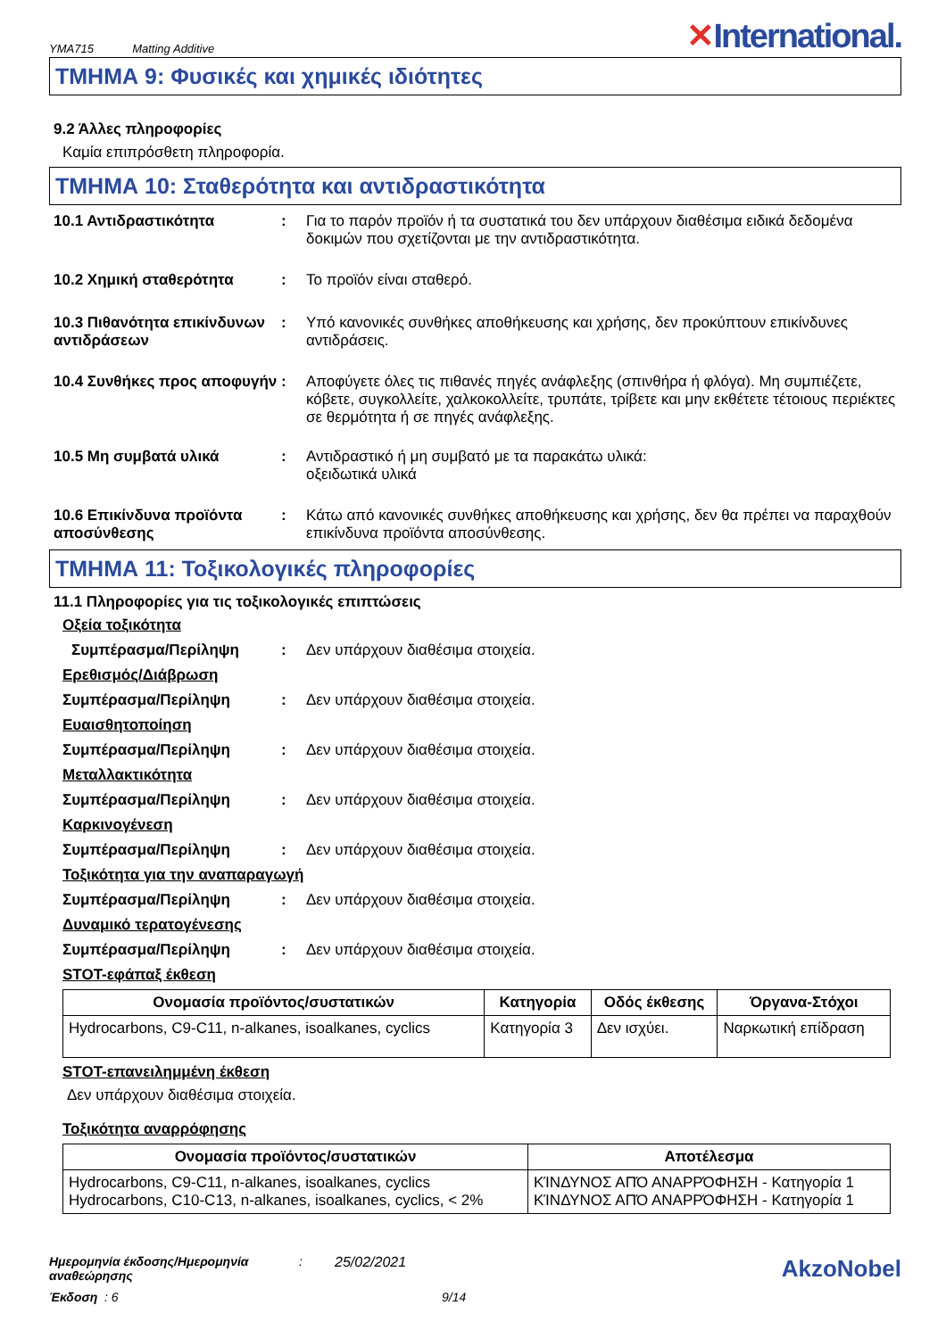YMA715 Matting Additive
✕International.
ΤΜΗΜΑ 9: Φυσικές και χημικές ιδιότητες
9.2 Άλλες πληροφορίες
Καμία επιπρόσθετη πληροφορία.
ΤΜΗΜΑ 10: Σταθερότητα και αντιδραστικότητα
10.1 Αντιδραστικότητα : Για το παρόν προϊόν ή τα συστατικά του δεν υπάρχουν διαθέσιμα ειδικά δεδομένα δοκιμών που σχετίζονται με την αντιδραστικότητα.
10.2 Χημική σταθερότητα : Το προϊόν είναι σταθερό.
10.3 Πιθανότητα επικίνδυνων αντιδράσεων
: Υπό κανονικές συνθήκες αποθήκευσης και χρήσης, δεν προκύπτουν επικίνδυνες αντιδράσεις.
10.4 Συνθήκες προς αποφυγήν
: Αποφύγετε όλες τις πιθανές πηγές ανάφλεξης (σπινθήρα ή φλόγα). Μη συμπιέζετε, κόβετε, συγκολλείτε, χαλκοκολλείτε, τρυπάτε, τρίβετε και μην εκθέτετε τέτοιους περιέκτες σε θερμότητα ή σε πηγές ανάφλεξης.
10.5 Μη συμβατά υλικά : Αντιδραστικό ή μη συμβατό με τα παρακάτω υλικά:
οξειδωτικά υλικά
10.6 Επικίνδυνα προϊόντα αποσύνθεσης
: Κάτω από κανονικές συνθήκες αποθήκευσης και χρήσης, δεν θα πρέπει να παραχθούν επικίνδυνα προϊόντα αποσύνθεσης.
ΤΜΗΜΑ 11: Τοξικολογικές πληροφορίες
11.1 Πληροφορίες για τις τοξικολογικές επιπτώσεις
Οξεία τοξικότητα
Συμπέρασμα/Περίληψη : Δεν υπάρχουν διαθέσιμα στοιχεία.
Ερεθισμός/Διάβρωση
Συμπέρασμα/Περίληψη : Δεν υπάρχουν διαθέσιμα στοιχεία.
Ευαισθητοποίηση
Συμπέρασμα/Περίληψη : Δεν υπάρχουν διαθέσιμα στοιχεία.
Μεταλλακτικότητα
Συμπέρασμα/Περίληψη : Δεν υπάρχουν διαθέσιμα στοιχεία.
Καρκινογένεση
Συμπέρασμα/Περίληψη : Δεν υπάρχουν διαθέσιμα στοιχεία.
Τοξικότητα για την αναπαραγωγή
Συμπέρασμα/Περίληψη : Δεν υπάρχουν διαθέσιμα στοιχεία.
Δυναμικό τερατογένεσης
Συμπέρασμα/Περίληψη : Δεν υπάρχουν διαθέσιμα στοιχεία.
STOT-εφάπαξ έκθεση
| Ονομασία προϊόντος/συστατικών | Κατηγορία | Οδός έκθεσης | Όργανα-Στόχοι |
| --- | --- | --- | --- |
| Hydrocarbons, C9-C11, n-alkanes, isoalkanes, cyclics | Κατηγορία 3 | Δεν ισχύει. | Ναρκωτική επίδραση |
STOT-επανειλημμένη έκθεση
Δεν υπάρχουν διαθέσιμα στοιχεία.
Τοξικότητα αναρρόφησης
| Ονομασία προϊόντος/συστατικών | Αποτέλεσμα |
| --- | --- |
| Hydrocarbons, C9-C11, n-alkanes, isoalkanes, cyclics Hydrocarbons, C10-C13, n-alkanes, isoalkanes, cyclics, < 2% | ΚΊΝΔΥΝΟΣ ΑΠΌ ΑΝΑΡΡΌΦΗΣΗ - Κατηγορία 1 ΚΊΝΔΥΝΟΣ ΑΠΌ ΑΝΑΡΡΌΦΗΣΗ - Κατηγορία 1 |
Ημερομηνία έκδοσης/Ημερομηνία αναθεώρησης
: 25/02/2021
AkzoNobel
Έκδοση : 6 9/14